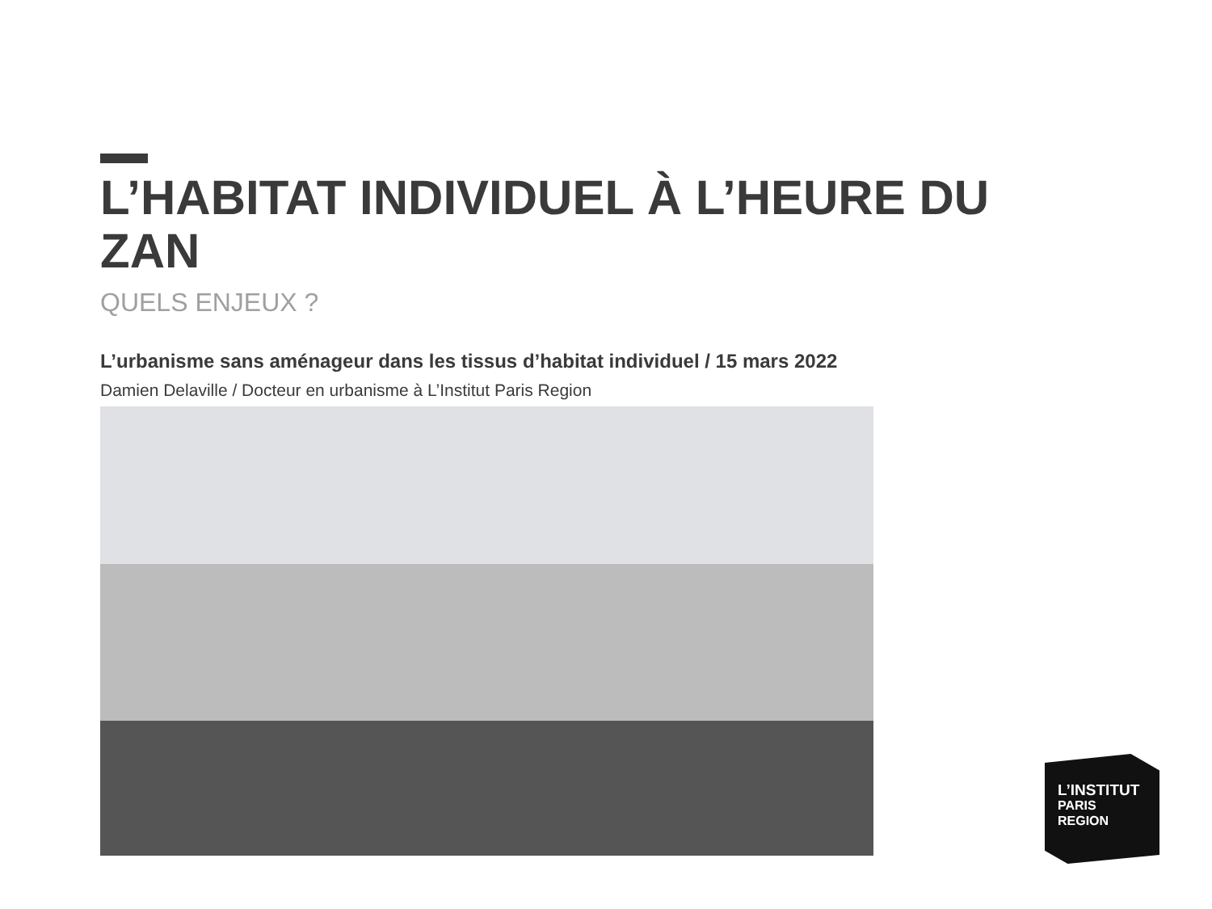L’HABITAT INDIVIDUEL À L’HEURE DU ZAN
QUELS ENJEUX ?
L’urbanisme sans aménageur dans les tissus d’habitat individuel / 15 mars 2022
Damien Delaville / Docteur en urbanisme à L’Institut Paris Region
L’INSTITUT
PARIS
REGION